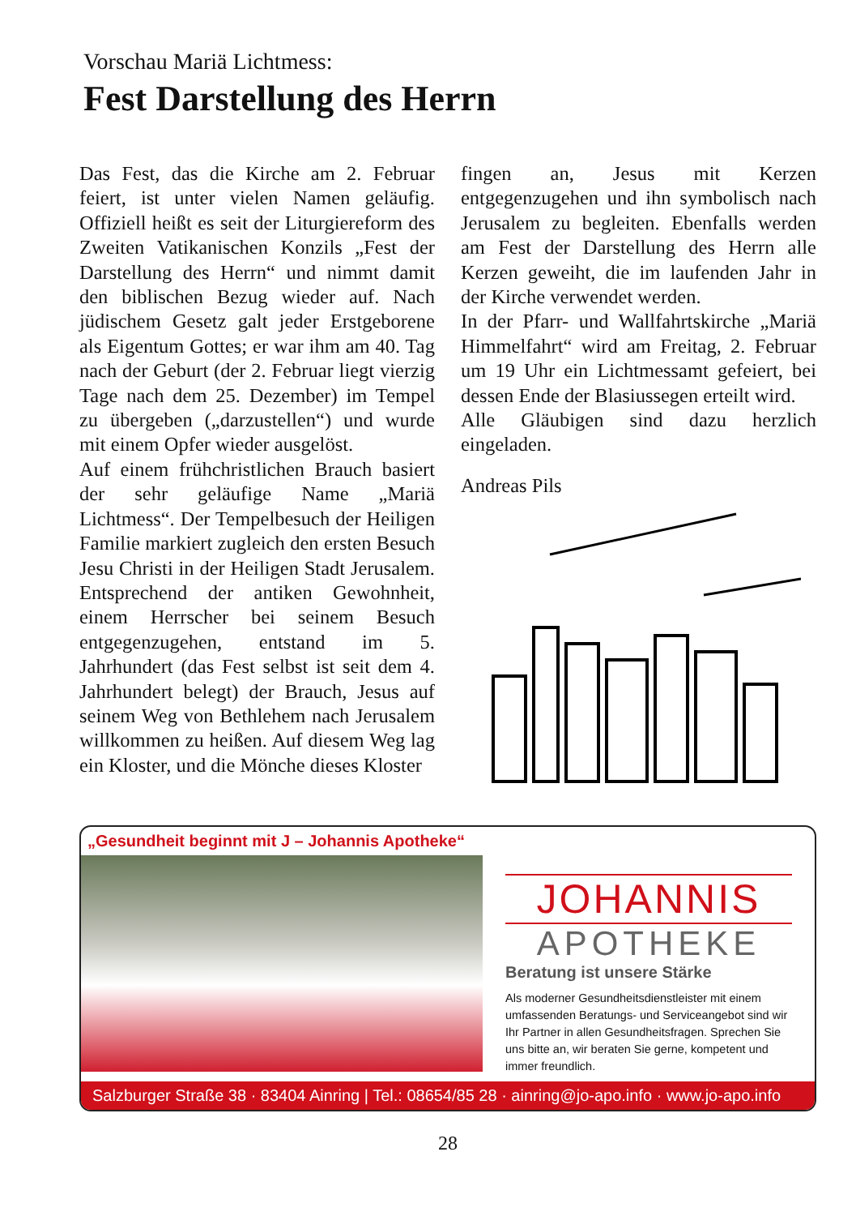Vorschau Mariä Lichtmess:
Fest Darstellung des Herrn
Das Fest, das die Kirche am 2. Februar feiert, ist unter vielen Namen geläufig. Offiziell heißt es seit der Liturgiereform des Zweiten Vatikanischen Konzils „Fest der Darstellung des Herrn“ und nimmt damit den biblischen Bezug wieder auf. Nach jüdischem Gesetz galt jeder Erstgeborene als Eigentum Gottes; er war ihm am 40. Tag nach der Geburt (der 2. Februar liegt vierzig Tage nach dem 25. Dezember) im Tempel zu übergeben („darzustellen“) und wurde mit einem Opfer wieder ausgelöst.
Auf einem frühchristlichen Brauch basiert der sehr geläufige Name „Mariä Lichtmess“. Der Tempelbesuch der Heiligen Familie markiert zugleich den ersten Besuch Jesu Christi in der Heiligen Stadt Jerusalem. Entsprechend der antiken Gewohnheit, einem Herrscher bei seinem Besuch entgegenzugehen, entstand im 5. Jahrhundert (das Fest selbst ist seit dem 4. Jahrhundert belegt) der Brauch, Jesus auf seinem Weg von Bethlehem nach Jerusalem willkommen zu heißen. Auf diesem Weg lag ein Kloster, und die Mönche dieses Kloster
fingen an, Jesus mit Kerzen entgegenzugehen und ihn symbolisch nach Jerusalem zu begleiten. Ebenfalls werden am Fest der Darstellung des Herrn alle Kerzen geweiht, die im laufenden Jahr in der Kirche verwendet werden.
In der Pfarr- und Wallfahrtskirche „Mariä Himmelfahrt“ wird am Freitag, 2. Februar um 19 Uhr ein Lichtmessamt gefeiert, bei dessen Ende der Blasiussegen erteilt wird.
Alle Gläubigen sind dazu herzlich eingeladen.
Andreas Pils
„Gesundheit beginnt mit J – Johannis Apotheke“
JOHANNIS
APOTHEKE
Beratung ist unsere Stärke
Als moderner Gesundheitsdienstleister mit einem umfassenden Beratungs- und Serviceangebot sind wir Ihr Partner in allen Gesundheitsfragen. Sprechen Sie uns bitte an, wir beraten Sie gerne, kompetent und immer freundlich.
Salzburger Straße 38 · 83404 Ainring | Tel.: 08654/85 28 · ainring@jo-apo.info · www.jo-apo.info
28